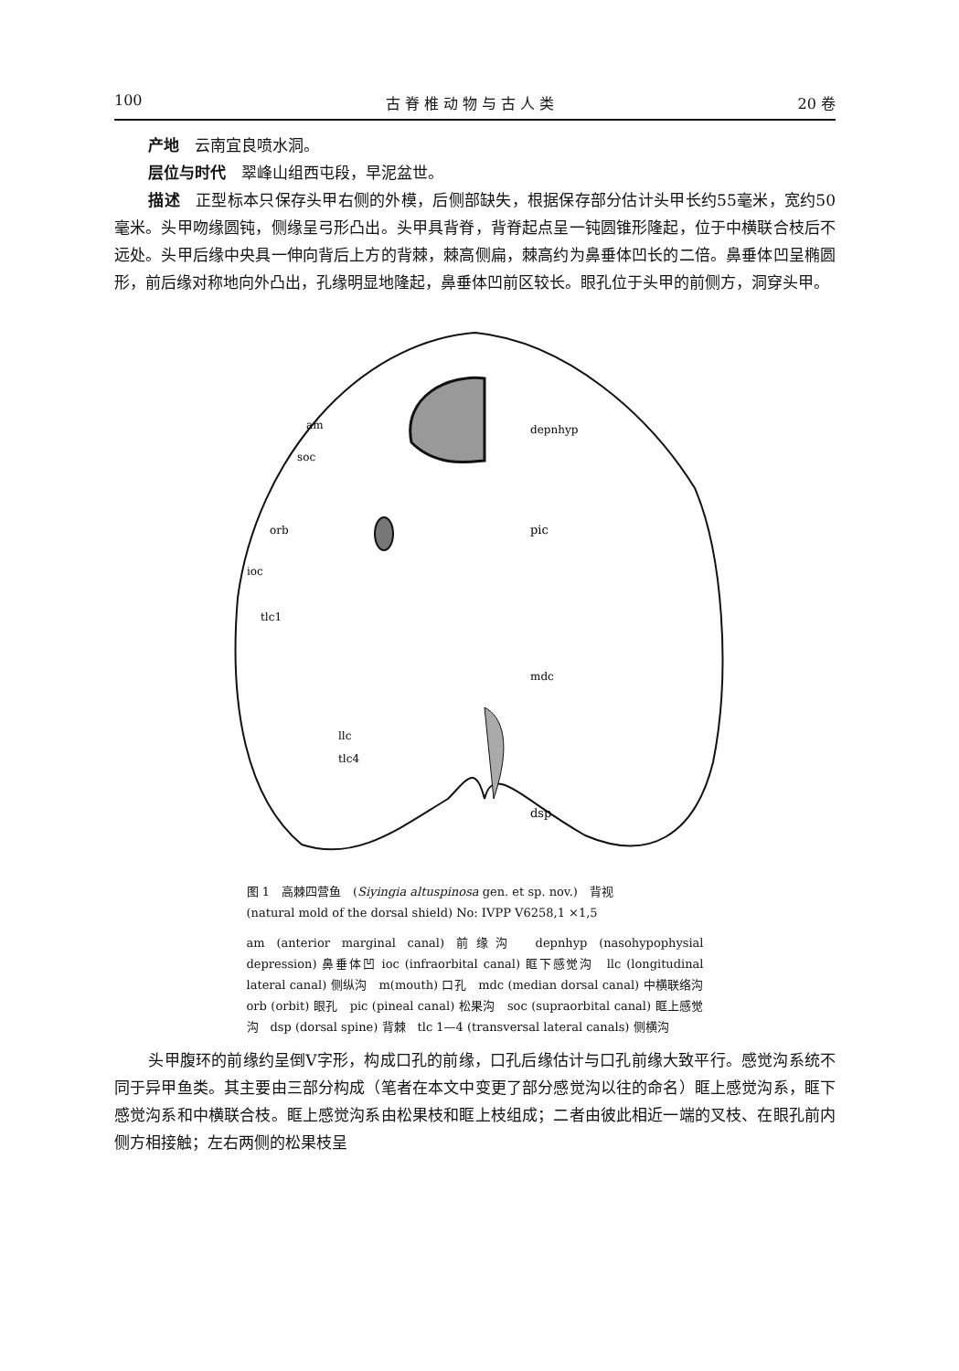100 古 脊 椎 动 物 与 古 人 类 20 卷
产地　云南宜良喷水洞。
层位与时代　翠峰山组西屯段，早泥盆世。
描述　正型标本只保存头甲右侧的外模，后侧部缺失，根据保存部分估计头甲长约55毫米，宽约50毫米。头甲吻缘圆钝，侧缘呈弓形凸出。头甲具背脊，背脊起点呈一钝圆锥形隆起，位于中横联合枝后不远处。头甲后缘中央具一伸向背后上方的背棘，棘高侧扁，棘高约为鼻垂体凹长的二倍。鼻垂体凹呈椭圆形，前后缘对称地向外凸出，孔缘明显地隆起，鼻垂体凹前区较长。眼孔位于头甲的前侧方，洞穿头甲。
am
soc
orb
ioc
tlc1
depnhyp
pic
mdc
llc
tlc4
dsp
图 1　高棘四营鱼　(Siyingia altuspinosa gen. et sp. nov.)　背视
(natural mold of the dorsal shield) No: IVPP V6258,1 ×1,5
am (anterior marginal canal) 前缘沟　depnhyp (nasohypophysial depression) 鼻垂体凹 ioc (infraorbital canal) 眶下感觉沟　llc (longitudinal lateral canal) 侧纵沟　m(mouth) 口孔　mdc (median dorsal canal) 中横联络沟　orb (orbit) 眼孔　pic (pineal canal) 松果沟　soc (supraorbital canal) 眶上感觉沟　dsp (dorsal spine) 背棘　tlc 1—4 (transversal lateral canals) 侧横沟
头甲腹环的前缘约呈倒V字形，构成口孔的前缘，口孔后缘估计与口孔前缘大致平行。感觉沟系统不同于异甲鱼类。其主要由三部分构成（笔者在本文中变更了部分感觉沟以往的命名）眶上感觉沟系，眶下感觉沟系和中横联合枝。眶上感觉沟系由松果枝和眶上枝组成；二者由彼此相近一端的叉枝、在眼孔前内侧方相接触；左右两侧的松果枝呈